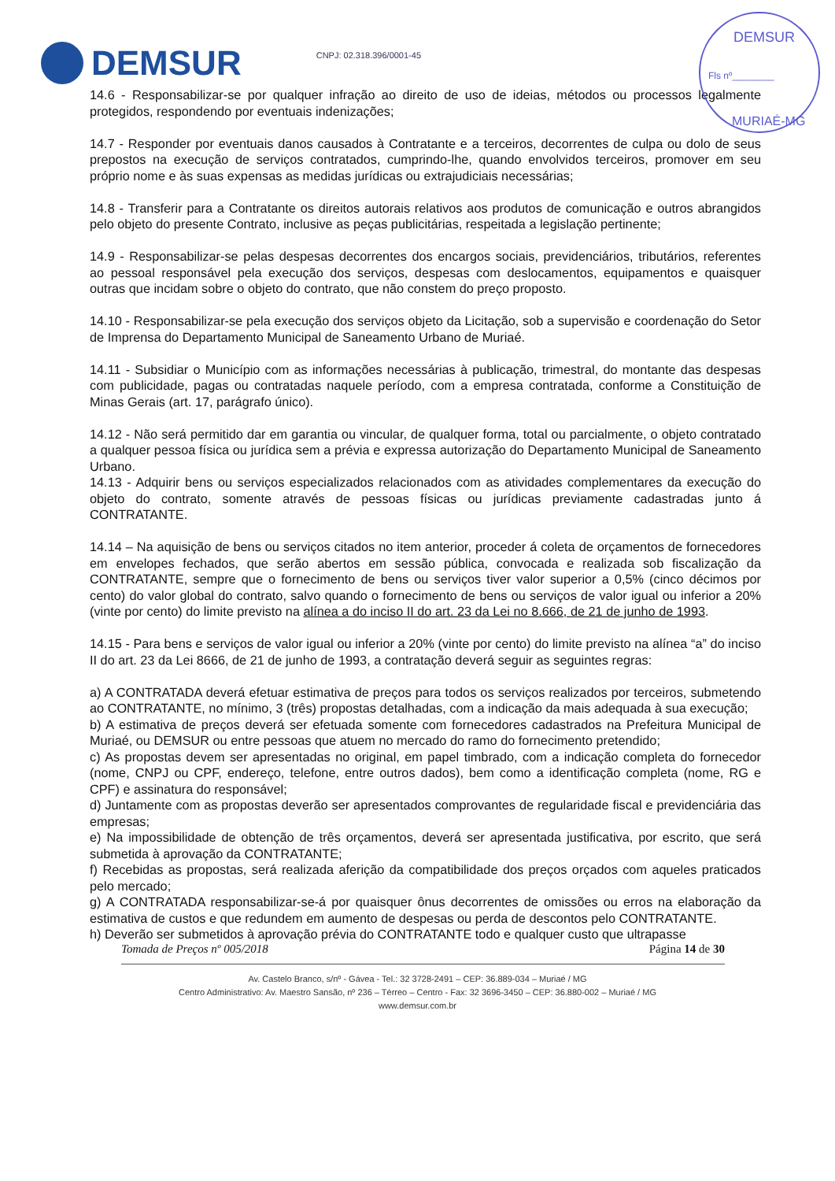DEMSUR
Fls nº________
MURIAÉ-MG
DEMSUR
CNPJ: 02.318.396/0001-45
14.6 - Responsabilizar-se por qualquer infração ao direito de uso de ideias, métodos ou processos legalmente protegidos, respondendo por eventuais indenizações;
14.7 - Responder por eventuais danos causados à Contratante e a terceiros, decorrentes de culpa ou dolo de seus prepostos na execução de serviços contratados, cumprindo-lhe, quando envolvidos terceiros, promover em seu próprio nome e às suas expensas as medidas jurídicas ou extrajudiciais necessárias;
14.8 - Transferir para a Contratante os direitos autorais relativos aos produtos de comunicação e outros abrangidos pelo objeto do presente Contrato, inclusive as peças publicitárias, respeitada a legislação pertinente;
14.9 - Responsabilizar-se pelas despesas decorrentes dos encargos sociais, previdenciários, tributários, referentes ao pessoal responsável pela execução dos serviços, despesas com deslocamentos, equipamentos e quaisquer outras que incidam sobre o objeto do contrato, que não constem do preço proposto.
14.10 - Responsabilizar-se pela execução dos serviços objeto da Licitação, sob a supervisão e coordenação do Setor de Imprensa do Departamento Municipal de Saneamento Urbano de Muriaé.
14.11 - Subsidiar o Município com as informações necessárias à publicação, trimestral, do montante das despesas com publicidade, pagas ou contratadas naquele período, com a empresa contratada, conforme a Constituição de Minas Gerais (art. 17, parágrafo único).
14.12 - Não será permitido dar em garantia ou vincular, de qualquer forma, total ou parcialmente, o objeto contratado a qualquer pessoa física ou jurídica sem a prévia e expressa autorização do Departamento Municipal de Saneamento Urbano.
14.13 - Adquirir bens ou serviços especializados relacionados com as atividades complementares da execução do objeto do contrato, somente através de pessoas físicas ou jurídicas previamente cadastradas junto á CONTRATANTE.
14.14 – Na aquisição de bens ou serviços citados no item anterior, proceder á coleta de orçamentos de fornecedores em envelopes fechados, que serão abertos em sessão pública, convocada e realizada sob fiscalização da CONTRATANTE, sempre que o fornecimento de bens ou serviços tiver valor superior a 0,5% (cinco décimos por cento) do valor global do contrato, salvo quando o fornecimento de bens ou serviços de valor igual ou inferior a 20% (vinte por cento) do limite previsto na alínea a do inciso II do art. 23 da Lei no 8.666, de 21 de junho de 1993.
14.15 - Para bens e serviços de valor igual ou inferior a 20% (vinte por cento) do limite previsto na alínea “a” do inciso II do art. 23 da Lei 8666, de 21 de junho de 1993, a contratação deverá seguir as seguintes regras:
a) A CONTRATADA deverá efetuar estimativa de preços para todos os serviços realizados por terceiros, submetendo ao CONTRATANTE, no mínimo, 3 (três) propostas detalhadas, com a indicação da mais adequada à sua execução;
b) A estimativa de preços deverá ser efetuada somente com fornecedores cadastrados na Prefeitura Municipal de Muriaé, ou DEMSUR ou entre pessoas que atuem no mercado do ramo do fornecimento pretendido;
c) As propostas devem ser apresentadas no original, em papel timbrado, com a indicação completa do fornecedor (nome, CNPJ ou CPF, endereço, telefone, entre outros dados), bem como a identificação completa (nome, RG e CPF) e assinatura do responsável;
d) Juntamente com as propostas deverão ser apresentados comprovantes de regularidade fiscal e previdenciária das empresas;
e) Na impossibilidade de obtenção de três orçamentos, deverá ser apresentada justificativa, por escrito, que será submetida à aprovação da CONTRATANTE;
f) Recebidas as propostas, será realizada aferição da compatibilidade dos preços orçados com aqueles praticados pelo mercado;
g) A CONTRATADA responsabilizar-se-á por quaisquer ônus decorrentes de omissões ou erros na elaboração da estimativa de custos e que redundem em aumento de despesas ou perda de descontos pelo CONTRATANTE.
h) Deverão ser submetidos à aprovação prévia do CONTRATANTE todo e qualquer custo que ultrapasse
Tomada de Preços nº 005/2018 Página 14 de 30
Av. Castelo Branco, s/nº - Gávea - Tel.: 32 3728-2491 – CEP: 36.889-034 – Muriaé / MG
Centro Administrativo: Av. Maestro Sansão, nº 236 – Térreo – Centro - Fax: 32 3696-3450 – CEP: 36.880-002 – Muriaé / MG
www.demsur.com.br